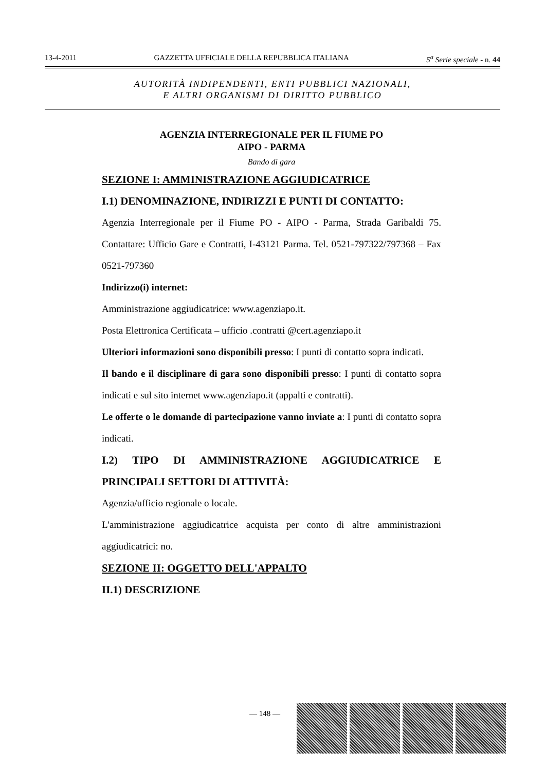13-4-2011 GAZZETTA UFFICIALE DELLA REPUBBLICA ITALIANA 5<sup>a</sup> Serie speciale - n. 44
AUTORITÀ INDIPENDENTI, ENTI PUBBLICI NAZIONALI,
E ALTRI ORGANISMI DI DIRITTO PUBBLICO
AGENZIA INTERREGIONALE PER IL FIUME PO
AIPO - PARMA
Bando di gara
SEZIONE I: AMMINISTRAZIONE AGGIUDICATRICE
I.1) DENOMINAZIONE, INDIRIZZI E PUNTI DI CONTATTO:
Agenzia Interregionale per il Fiume PO - AIPO - Parma, Strada Garibaldi 75. Contattare: Ufficio Gare e Contratti, I-43121 Parma. Tel. 0521-797322/797368 – Fax 0521-797360
Indirizzo(i) internet:
Amministrazione aggiudicatrice: www.agenziapo.it.
Posta Elettronica Certificata – ufficio .contratti @cert.agenziapo.it
Ulteriori informazioni sono disponibili presso: I punti di contatto sopra indicati.
Il bando e il disciplinare di gara sono disponibili presso: I punti di contatto sopra indicati e sul sito internet www.agenziapo.it (appalti e contratti).
Le offerte o le domande di partecipazione vanno inviate a: I punti di contatto sopra indicati.
I.2) TIPO DI AMMINISTRAZIONE AGGIUDICATRICE E PRINCIPALI SETTORI DI ATTIVITÀ:
Agenzia/ufficio regionale o locale.
L'amministrazione aggiudicatrice acquista per conto di altre amministrazioni aggiudicatrici: no.
SEZIONE II: OGGETTO DELL'APPALTO
II.1) DESCRIZIONE
— 148 —